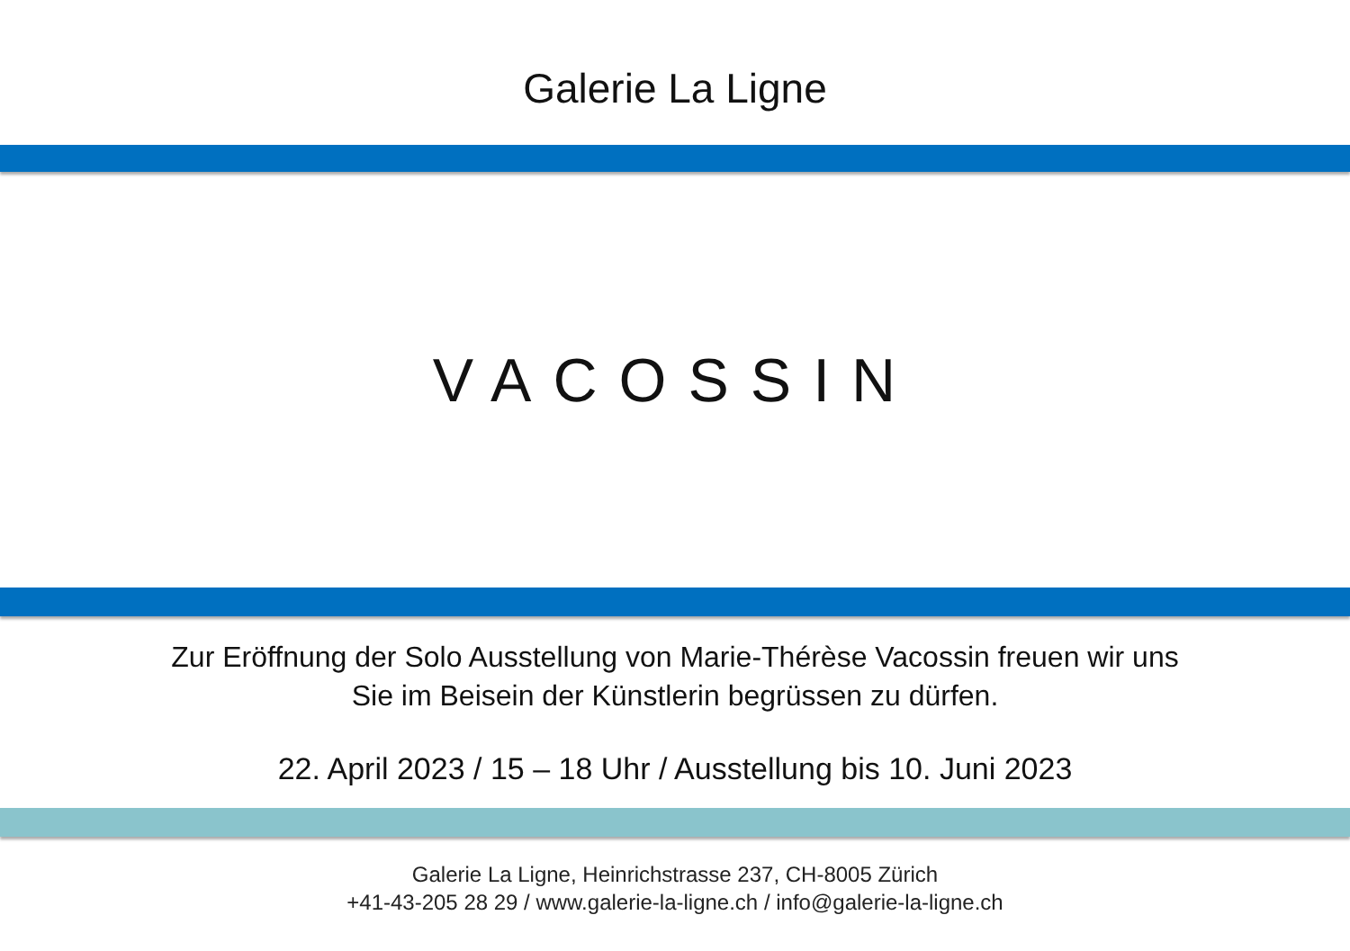Galerie La Ligne
VACOSSIN
Zur Eröffnung der Solo Ausstellung von Marie-Thérèse Vacossin freuen wir uns
Sie im Beisein der Künstlerin begrüssen zu dürfen.
22. April 2023 / 15 – 18 Uhr / Ausstellung bis 10. Juni 2023
Galerie La Ligne, Heinrichstrasse 237, CH-8005 Zürich
+41-43-205 28 29 / www.galerie-la-ligne.ch / info@galerie-la-ligne.ch